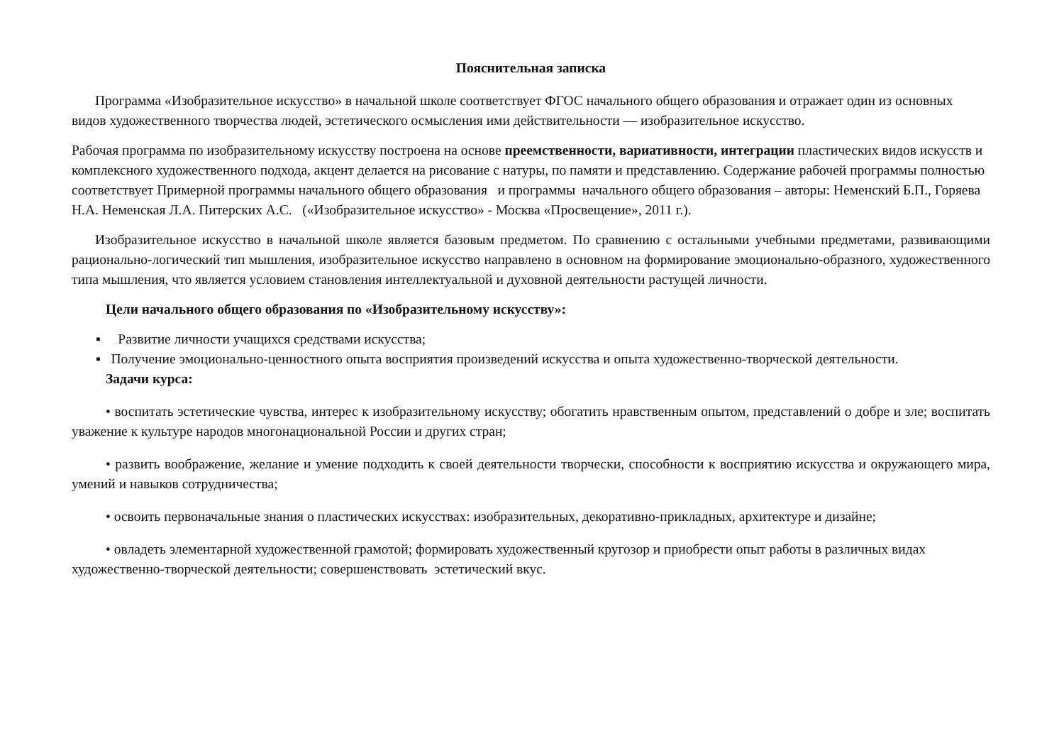Пояснительная записка
Программа «Изобразительное искусство» в начальной школе соответствует ФГОС начального общего образования и отражает один из основных видов художественного творчества людей, эстетического осмысления ими действительности — изобразительное искусство.
Рабочая программа по изобразительному искусству построена на основе преемственности, вариативности, интеграции пластических видов искусств и комплексного художественного подхода, акцент делается на рисование с натуры, по памяти и представлению. Содержание рабочей программы полностью соответствует Примерной программы начального общего образования и программы начального общего образования – авторы: Неменский Б.П., Горяева Н.А. Неменская Л.А. Питерских А.С. («Изобразительное искусство» - Москва «Просвещение», 2011 г.).
Изобразительное искусство в начальной школе является базовым предметом. По сравнению с остальными учебными предметами, развивающими рационально-логический тип мышления, изобразительное искусство направлено в основном на формирование эмоционально-образного, художественного типа мышления, что является условием становления интеллектуальной и духовной деятельности растущей личности.
Цели начального общего образования по «Изобразительному искусству»:
▪ Развитие личности учащихся средствами искусства;
▪ Получение эмоционально-ценностного опыта восприятия произведений искусства и опыта художественно-творческой деятельности.
Задачи курса:
• воспитать эстетические чувства, интерес к изобразительному искусству; обогатить нравственным опытом, представлений о добре и зле; воспитать уважение к культуре народов многонациональной России и других стран;
• развить воображение, желание и умение подходить к своей деятельности творчески, способности к восприятию искусства и окружающего мира, умений и навыков сотрудничества;
• освоить первоначальные знания о пластических искусствах: изобразительных, декоративно-прикладных, архитектуре и дизайне;
• овладеть элементарной художественной грамотой; формировать художественный кругозор и приобрести опыт работы в различных видах художественно-творческой деятельности; совершенствовать эстетический вкус.